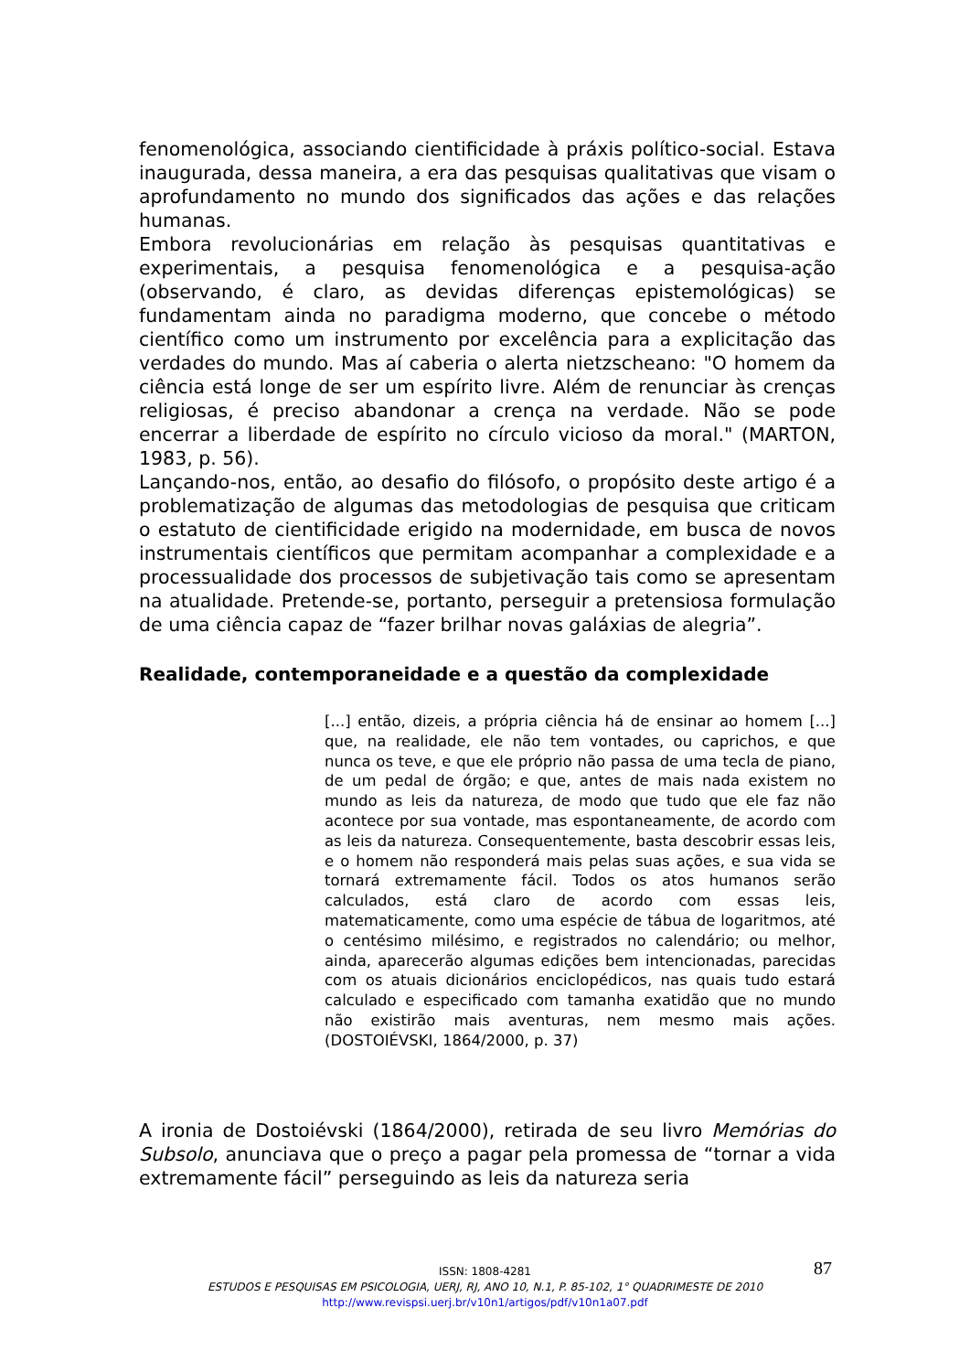fenomenológica, associando cientificidade à práxis político-social. Estava inaugurada, dessa maneira, a era das pesquisas qualitativas que visam o aprofundamento no mundo dos significados das ações e das relações humanas.
Embora revolucionárias em relação às pesquisas quantitativas e experimentais, a pesquisa fenomenológica e a pesquisa-ação (observando, é claro, as devidas diferenças epistemológicas) se fundamentam ainda no paradigma moderno, que concebe o método científico como um instrumento por excelência para a explicitação das verdades do mundo. Mas aí caberia o alerta nietzscheano: "O homem da ciência está longe de ser um espírito livre. Além de renunciar às crenças religiosas, é preciso abandonar a crença na verdade. Não se pode encerrar a liberdade de espírito no círculo vicioso da moral." (MARTON, 1983, p. 56).
Lançando-nos, então, ao desafio do filósofo, o propósito deste artigo é a problematização de algumas das metodologias de pesquisa que criticam o estatuto de cientificidade erigido na modernidade, em busca de novos instrumentais científicos que permitam acompanhar a complexidade e a processualidade dos processos de subjetivação tais como se apresentam na atualidade. Pretende-se, portanto, perseguir a pretensiosa formulação de uma ciência capaz de “fazer brilhar novas galáxias de alegria”.
Realidade, contemporaneidade e a questão da complexidade
[...] então, dizeis, a própria ciência há de ensinar ao homem [...] que, na realidade, ele não tem vontades, ou caprichos, e que nunca os teve, e que ele próprio não passa de uma tecla de piano, de um pedal de órgão; e que, antes de mais nada existem no mundo as leis da natureza, de modo que tudo que ele faz não acontece por sua vontade, mas espontaneamente, de acordo com as leis da natureza. Consequentemente, basta descobrir essas leis, e o homem não responderá mais pelas suas ações, e sua vida se tornará extremamente fácil. Todos os atos humanos serão calculados, está claro de acordo com essas leis, matematicamente, como uma espécie de tábua de logaritmos, até o centésimo milésimo, e registrados no calendário; ou melhor, ainda, aparecerão algumas edições bem intencionadas, parecidas com os atuais dicionários enciclopédicos, nas quais tudo estará calculado e especificado com tamanha exatidão que no mundo não existirão mais aventuras, nem mesmo mais ações. (DOSTOIÉVSKI, 1864/2000, p. 37)
A ironia de Dostoiévski (1864/2000), retirada de seu livro Memórias do Subsolo, anunciava que o preço a pagar pela promessa de “tornar a vida extremamente fácil” perseguindo as leis da natureza seria
87
ISSN: 1808-4281
ESTUDOS E PESQUISAS EM PSICOLOGIA, UERJ, RJ, ANO 10, N.1, P. 85-102, 1° QUADRIMESTE DE 2010
http://www.revispsi.uerj.br/v10n1/artigos/pdf/v10n1a07.pdf